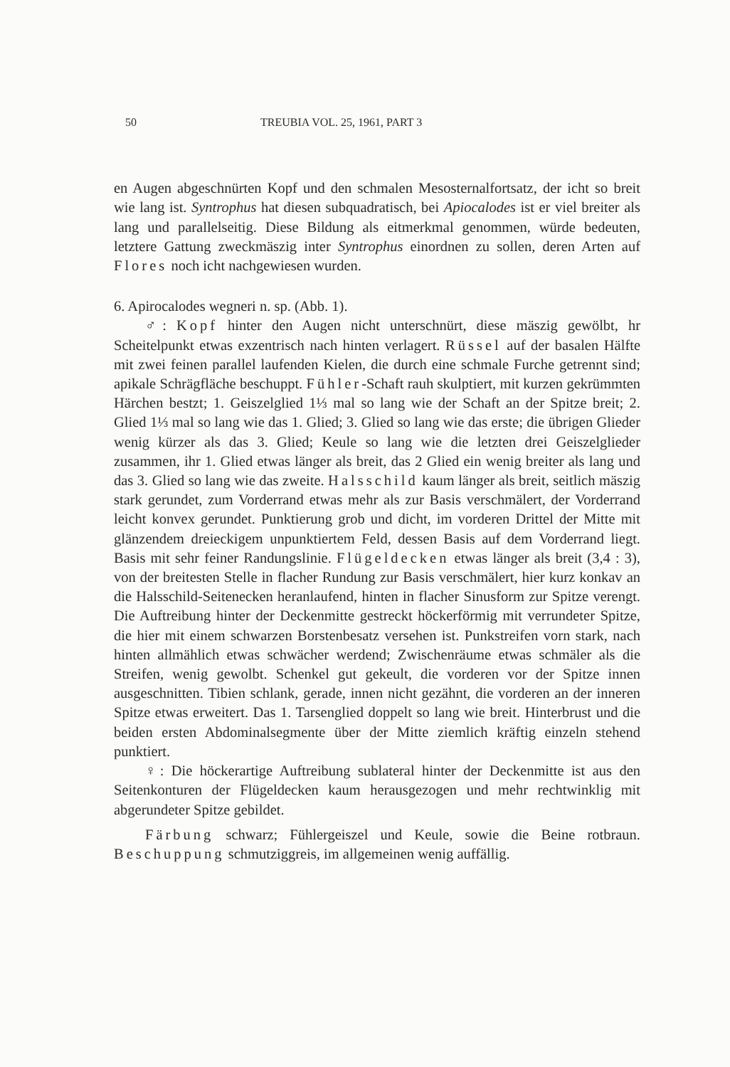50 TREUBIA VOL. 25, 1961, PART 3
en Augen abgeschnürten Kopf und den schmalen Mesosternalfortsatz, der icht so breit wie lang ist. Syntrophus hat diesen subquadratisch, bei Apiocalodes ist er viel breiter als lang und parallelseitig. Diese Bildung als eitmerkmal genommen, würde bedeuten, letztere Gattung zweckmäszig inter Syntrophus einordnen zu sollen, deren Arten auf Flores noch icht nachgewiesen wurden.
6. Apirocalodes wegneri n. sp. (Abb. 1).
♂: Kopf hinter den Augen nicht unterschnürt, diese mäszig gewölbt, hr Scheitelpunkt etwas exzentrisch nach hinten verlagert. Rüssel auf der basalen Hälfte mit zwei feinen parallel laufenden Kielen, die durch eine schmale Furche getrennt sind; apikale Schrägfläche beschuppt. Fühler-Schaft rauh skulptiert, mit kurzen gekrümmten Härchen bestzt; 1. Geiszelglied 1⅓ mal so lang wie der Schaft an der Spitze breit; 2. Glied 1⅓ mal so lang wie das 1. Glied; 3. Glied so lang wie das erste; die übrigen Glieder wenig kürzer als das 3. Glied; Keule so lang wie die letzten drei Geiszelglieder zusammen, ihr 1. Glied etwas länger als breit, das 2 Glied ein wenig breiter als lang und das 3. Glied so lang wie das zweite. Halsschild kaum länger als breit, seitlich mäszig stark gerundet, zum Vorderrand etwas mehr als zur Basis verschmälert, der Vorderrand leicht konvex gerundet. Punktierung grob und dicht, im vorderen Drittel der Mitte mit glänzendem dreieckigem unpunktiertem Feld, dessen Basis auf dem Vorderrand liegt. Basis mit sehr feiner Randungslinie. Flügeldecken etwas länger als breit (3,4 : 3), von der breitesten Stelle in flacher Rundung zur Basis verschmälert, hier kurz konkav an die Halsschild-Seitenecken heranlaufend, hinten in flacher Sinusform zur Spitze verengt. Die Auftreibung hinter der Deckenmitte gestreckt höckerförmig mit verrundeter Spitze, die hier mit einem schwarzen Borstenbesatz versehen ist. Punkstreifen vorn stark, nach hinten allmählich etwas schwächer werdend; Zwischenräume etwas schmäler als die Streifen, wenig gewolbt. Schenkel gut gekeult, die vorderen vor der Spitze innen ausgeschnitten. Tibien schlank, gerade, innen nicht gezähnt, die vorderen an der inneren Spitze etwas erweitert. Das 1. Tarsenglied doppelt so lang wie breit. Hinterbrust und die beiden ersten Abdominalsegmente über der Mitte ziemlich kräftig einzeln stehend punktiert.
♀: Die höckerartige Auftreibung sublateral hinter der Deckenmitte ist aus den Seitenkonturen der Flügeldecken kaum herausgezogen und mehr rechtwinklig mit abgerundeter Spitze gebildet.
Färbung schwarz; Fühlergeiszel und Keule, sowie die Beine rotbraun. Beschuppung schmutziggreis, im allgemeinen wenig auffällig.